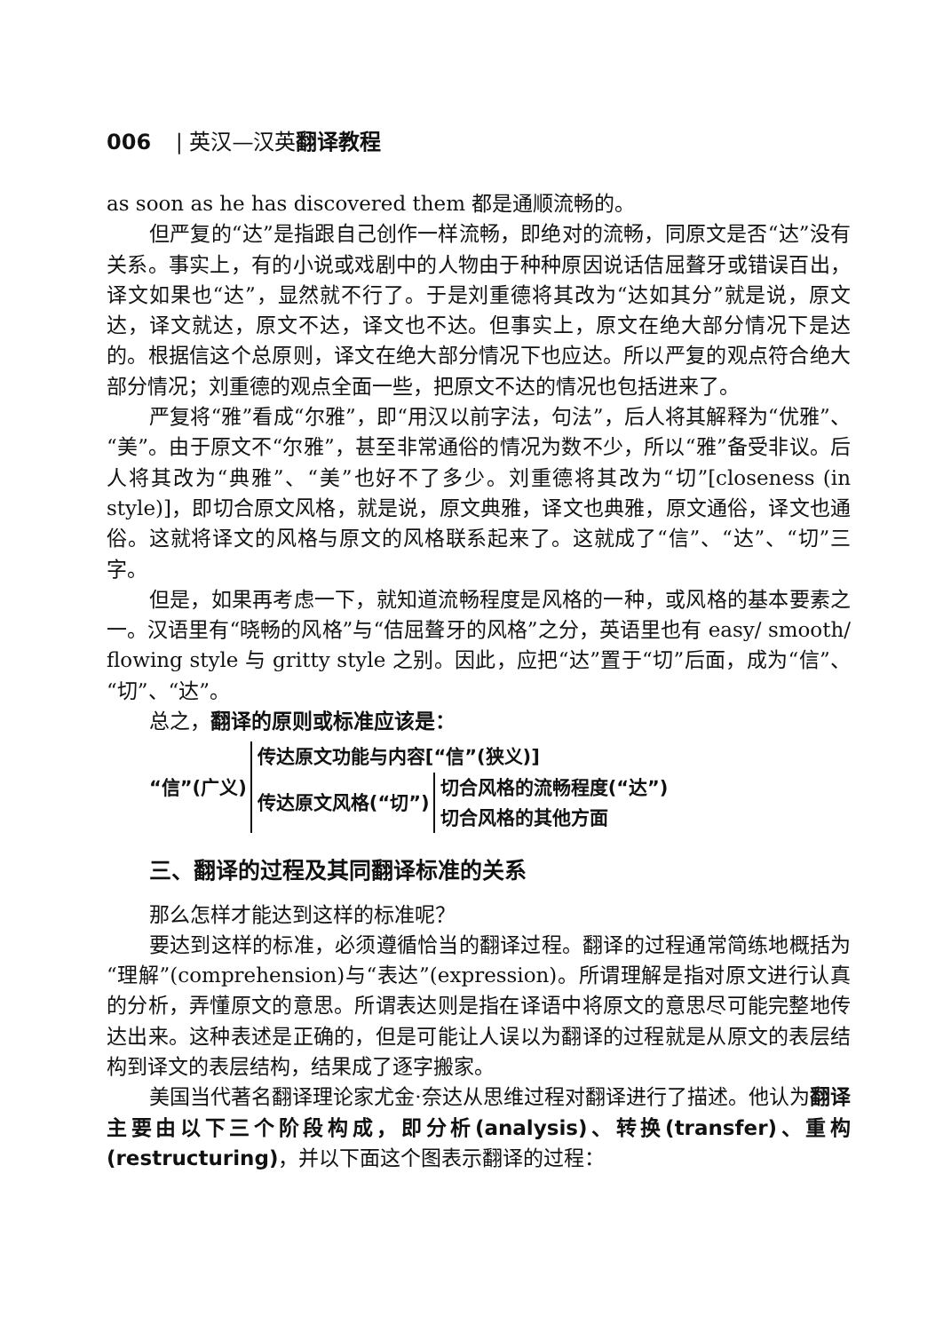006 | 英汉—汉英翻译教程
as soon as he has discovered them 都是通顺流畅的。
但严复的“达”是指跟自己创作一样流畅，即绝对的流畅，同原文是否“达”没有关系。事实上，有的小说或戏剧中的人物由于种种原因说话佶屈聱牙或错误百出，译文如果也“达”，显然就不行了。于是刘重德将其改为“达如其分”就是说，原文达，译文就达，原文不达，译文也不达。但事实上，原文在绝大部分情况下是达的。根据信这个总原则，译文在绝大部分情况下也应达。所以严复的观点符合绝大部分情况；刘重德的观点全面一些，把原文不达的情况也包括进来了。
严复将“雅”看成“尔雅”，即“用汉以前字法，句法”，后人将其解释为“优雅”、“美”。由于原文不“尔雅”，甚至非常通俗的情况为数不少，所以“雅”备受非议。后人将其改为“典雅”、“美”也好不了多少。刘重德将其改为“切”[closeness (in style)]，即切合原文风格，就是说，原文典雅，译文也典雅，原文通俗，译文也通俗。这就将译文的风格与原文的风格联系起来了。这就成了“信”、“达”、“切”三字。
但是，如果再考虑一下，就知道流畅程度是风格的一种，或风格的基本要素之一。汉语里有“晓畅的风格”与“佶屈聱牙的风格”之分，英语里也有 easy/ smooth/ flowing style 与 gritty style 之别。因此，应把“达”置于“切”后面，成为“信”、“切”、“达”。
总之，翻译的原则或标准应该是：
“信”(广义)
传达原文功能与内容[“信”(狭义)]
传达原文风格(“切”)
切合风格的流畅程度(“达”)
切合风格的其他方面
三、翻译的过程及其同翻译标准的关系
那么怎样才能达到这样的标准呢？
要达到这样的标准，必须遵循恰当的翻译过程。翻译的过程通常简练地概括为“理解”(comprehension)与“表达”(expression)。所谓理解是指对原文进行认真的分析，弄懂原文的意思。所谓表达则是指在译语中将原文的意思尽可能完整地传达出来。这种表述是正确的，但是可能让人误以为翻译的过程就是从原文的表层结构到译文的表层结构，结果成了逐字搬家。
美国当代著名翻译理论家尤金·奈达从思维过程对翻译进行了描述。他认为翻译主要由以下三个阶段构成，即分析(analysis)、转换(transfer)、重构(restructuring)，并以下面这个图表示翻译的过程：